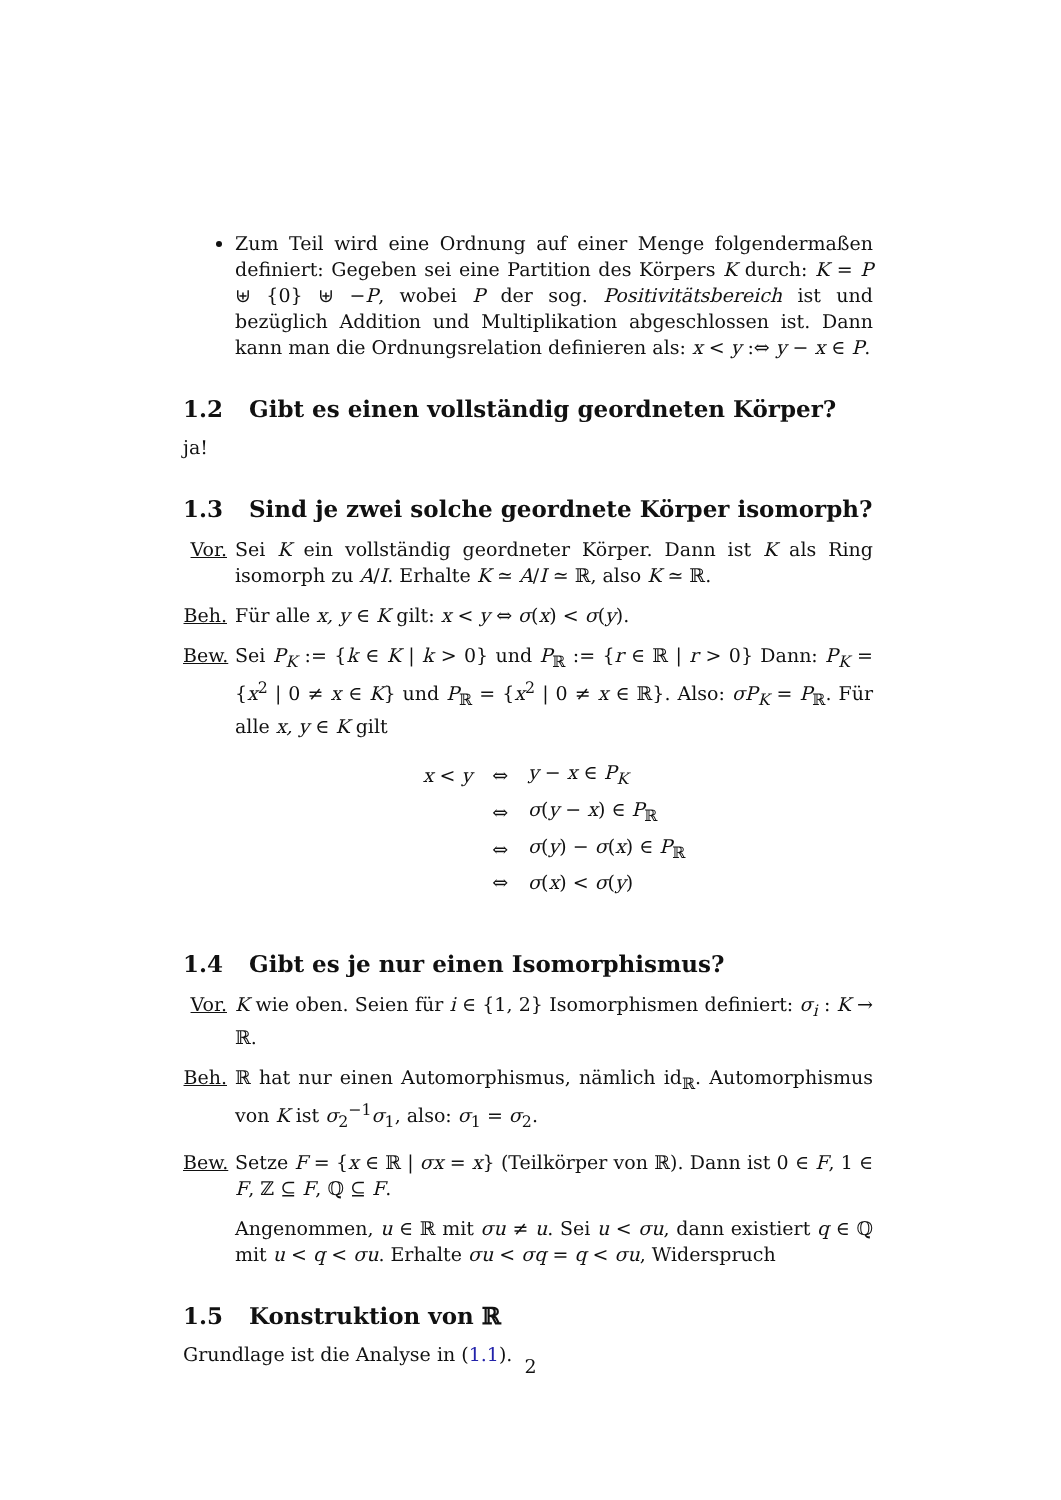Zum Teil wird eine Ordnung auf einer Menge folgendermaßen definiert: Gegeben sei eine Partition des Körpers K durch: K = P ⊎ {0} ⊎ −P, wobei P der sog. Positivitätsbereich ist und bezüglich Addition und Multiplikation abgeschlossen ist. Dann kann man die Ordnungsrelation definieren als: x < y :⇔ y − x ∈ P.
1.2 Gibt es einen vollständig geordneten Körper?
ja!
1.3 Sind je zwei solche geordnete Körper isomorph?
Vor. Sei K ein vollständig geordneter Körper. Dann ist K als Ring isomorph zu A/I. Erhalte K ≃ A/I ≃ ℝ, also K ≃ ℝ.
Beh. Für alle x, y ∈ K gilt: x < y ⇔ σ(x) < σ(y).
Bew. Sei P<sub>K</sub> := {k ∈ K | k > 0} und P<sub>ℝ</sub> := {r ∈ ℝ | r > 0} Dann: P<sub>K</sub> = {x<sup>2</sup> | 0 ≠ x ∈ K} und P<sub>ℝ</sub> = {x<sup>2</sup> | 0 ≠ x ∈ ℝ}. Also: σP<sub>K</sub> = P<sub>ℝ</sub>. Für alle x, y ∈ K gilt
| x < y | ⇔ | y − x ∈ P<sub>K</sub> |
| | ⇔ | σ ( y − x ) ∈ P<sub>ℝ</sub> |
| | ⇔ | σ ( y ) − σ ( x ) ∈ P<sub>ℝ</sub> |
| | ⇔ | σ ( x ) < σ ( y ) |
1.4 Gibt es je nur einen Isomorphismus?
Vor. K wie oben. Seien für i ∈ {1, 2} Isomorphismen definiert: σ<sub>i</sub> : K → ℝ.
Beh. ℝ hat nur einen Automorphismus, nämlich id<sub>ℝ</sub>. Automorphismus von K ist σ<sub>2</sub><sup>−1</sup>σ<sub>1</sub>, also: σ<sub>1</sub> = σ<sub>2</sub>.
Bew. Setze F = {x ∈ ℝ | σx = x} (Teilkörper von ℝ). Dann ist 0 ∈ F, 1 ∈ F, ℤ ⊆ F, ℚ ⊆ F.
Angenommen, u ∈ ℝ mit σu ≠ u. Sei u < σu, dann existiert q ∈ ℚ mit u < q < σu. Erhalte σu < σq = q < σu, Widerspruch
1.5 Konstruktion von ℝ
Grundlage ist die Analyse in (1.1).
2